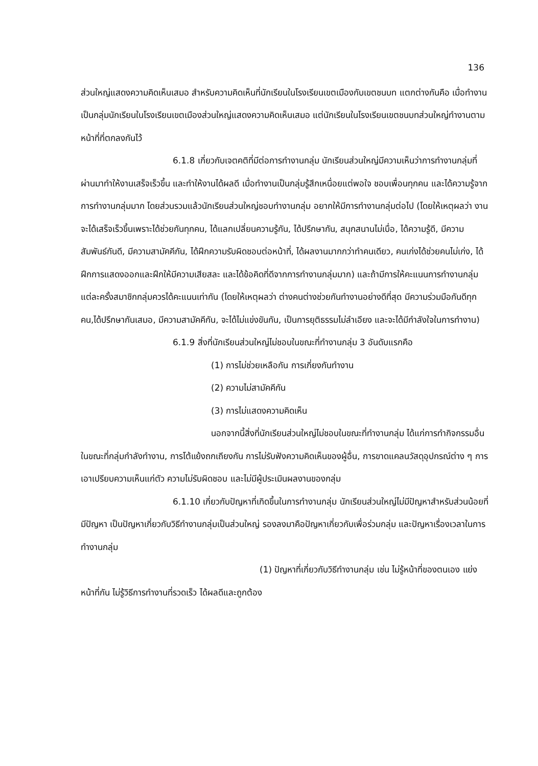136
ส่วนใหญ่แสดงความคิดเห็นเสมอ สำหรับความคิดเห็นที่นักเรียนในโรงเรียนเขตเมืองกับเขตชนบท แตกต่างกันคือ เมื่อทำงานเป็นกลุ่มนักเรียนในโรงเรียนเขตเมืองส่วนใหญ่แสดงความคิดเห็นเสมอ แต่นักเรียนในโรงเรียนเขตชนบทส่วนใหญ่ทำงานตามหน้าที่ที่ตกลงกันไว้
6.1.8 เกี่ยวกับเจตคติที่มีต่อการทำงานกลุ่ม นักเรียนส่วนใหญ่มีความเห็นว่าการทำงานกลุ่มที่ผ่านมาทำให้งานเสร็จเร็วขึ้น และทำให้งานได้ผลดี เมื่อทำงานเป็นกลุ่มรู้สึกเหนื่อยแต่พอใจ ชอบเพื่อนทุกคน และได้ความรู้จากการทำงานกลุ่มมาก โดยส่วนรวมแล้วนักเรียนส่วนใหญ่ชอบทำงานกลุ่ม อยากให้มีการทำงานกลุ่มต่อไป (โดยให้เหตุผลว่า งานจะได้เสร็จเร็วขึ้นเพราะได้ช่วยกันทุกคน, ได้แลกเปลี่ยนความรู้กัน, ได้ปรึกษากัน, สนุกสนานไม่เบื่อ, ได้ความรู้ดี, มีความสัมพันธ์กันดี, มีความสามัคคีกัน, ได้ฝึกความรับผิดชอบต่อหน้าที่, ได้ผลงานมากกว่าทำคนเดียว, คนเก่งได้ช่วยคนไม่เก่ง, ได้ฝึกการแสดงออกและฝึกให้มีความเสียสละ และได้ข้อคิดที่ดีจากการทำงานกลุ่มมาก) และถ้ามีการให้คะแนนการทำงานกลุ่มแต่ละครั้งสมาชิกกลุ่มควรได้คะแนนเท่ากัน (โดยให้เหตุผลว่า ต่างคนต่างช่วยกันทำงานอย่างดีที่สุด มีความร่วมมือกันดีทุกคน,ได้ปรึกษากันเสมอ, มีความสามัคคีกัน, จะได้ไม่แข่งขันกัน, เป็นการยุติธรรมไม่ลำเอียง และจะได้มีกำลังใจในการทำงาน)
6.1.9 สิ่งที่นักเรียนส่วนใหญ่ไม่ชอบในขณะที่ทำงานกลุ่ม 3 อันดับแรกคือ
(1) การไม่ช่วยเหลือกัน การเกี่ยงกันทำงาน
(2) ความไม่สามัคคีกัน
(3) การไม่แสดงความคิดเห็น
นอกจากนี้สิ่งที่นักเรียนส่วนใหญ่ไม่ชอบในขณะที่ทำงานกลุ่ม ได้แก่การทำกิจกรรมอื่นในขณะที่กลุ่มกำลังทำงาน, การโต้แย้งถกเถียงกัน การไม่รับฟังความคิดเห็นของผู้อื่น, การขาดแคลนวัสดุอุปกรณ์ต่าง ๆ การเอาเปรียบความเห็นแก่ตัว ความไม่รับผิดชอบ และไม่มีผู้ประเมินผลงานของกลุ่ม
6.1.10 เกี่ยวกับปัญหาที่เกิดขึ้นในการทำงานกลุ่ม นักเรียนส่วนใหญ่ไม่มีปัญหาสำหรับส่วนน้อยที่มีปัญหา เป็นปัญหาเกี่ยวกับวิธีทำงานกลุ่มเป็นส่วนใหญ่ รองลงมาคือปัญหาเกี่ยวกับเพื่อร่วมกลุ่ม และปัญหาเรื่องเวลาในการทำงานกลุ่ม
(1) ปัญหาที่เกี่ยวกับวิธีทำงานกลุ่ม เช่น ไม่รู้หน้าที่ของตนเอง แย่งหน้าที่กัน ไม่รู้วิธีการทำงานที่รวดเร็ว ได้ผลดีและถูกต้อง